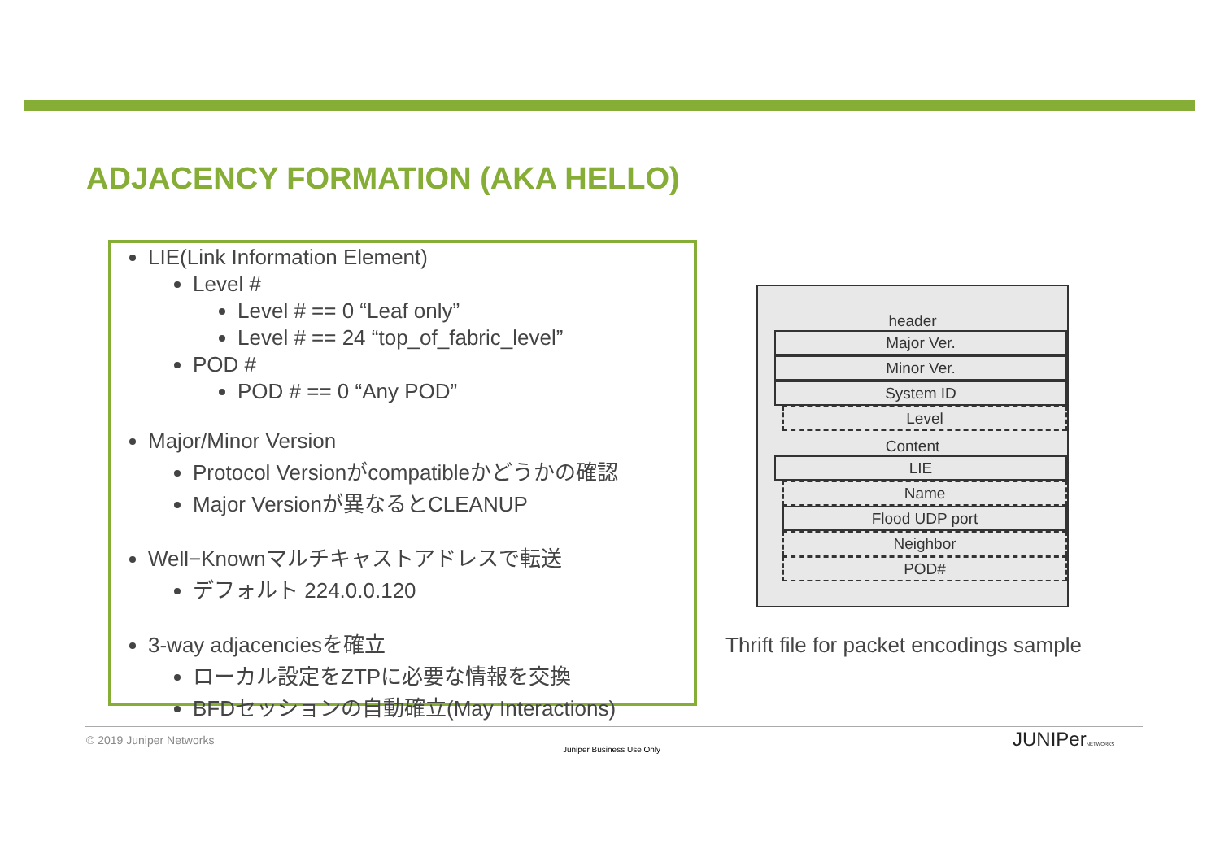ADJACENCY FORMATION (AKA HELLO)
LIE(Link Information Element)
Level #
Level # == 0 “Leaf only”
Level # == 24 “top_of_fabric_level”
POD #
POD # == 0 “Any POD”
Major/Minor Version
Protocol Versionがcompatibleかどうかの確認
Major Versionが異なるとCLEANUP
Well−Knownマルチキャストアドレスで転送
デフォルト 224.0.0.120
3-way adjacenciesを確立
ローカル設定をZTPに必要な情報を交換
BFDセッションの自動確立(May Interactions)
header
Major Ver.
Minor Ver.
System ID
Level
Content
LIE
Name
Flood UDP port
Neighbor
POD#
Thrift file for packet encodings sample
© 2019 Juniper Networks
Juniper Business Use Only JUNIPerNETWORKS